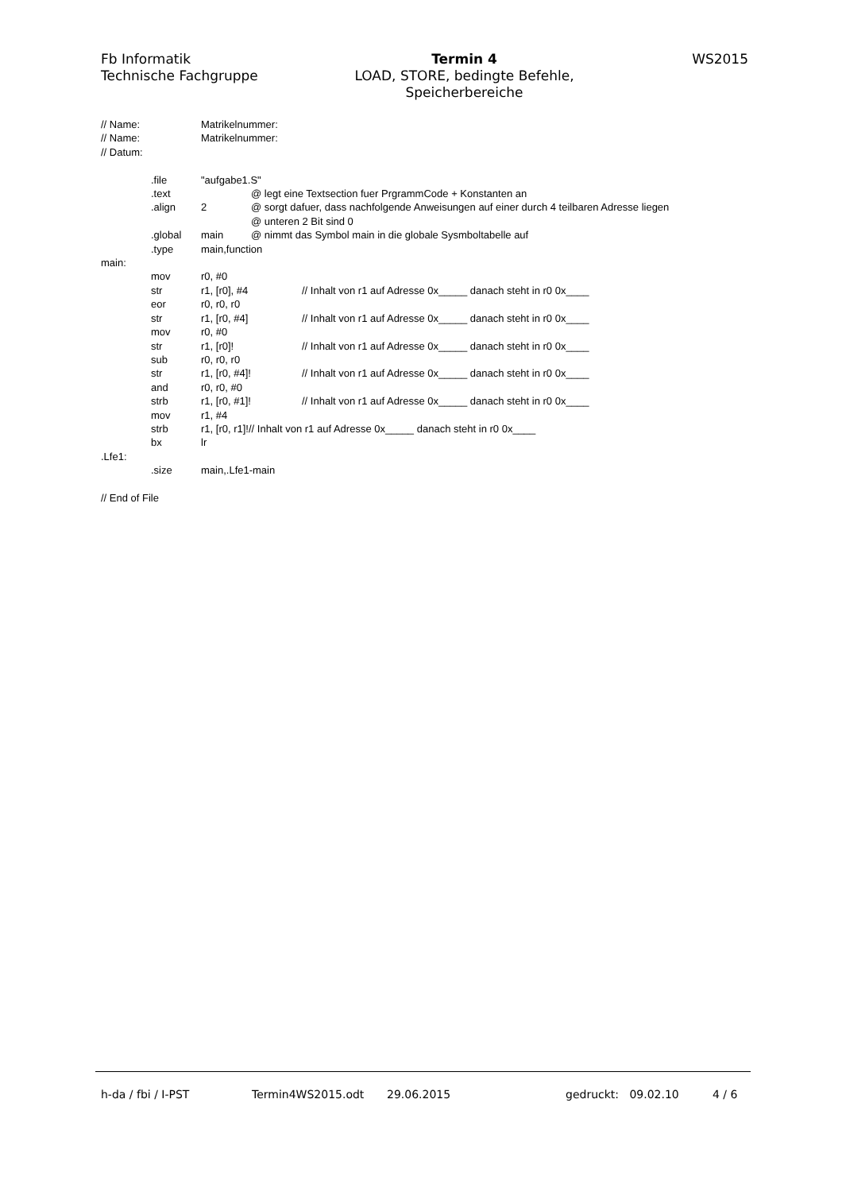Fb Informatik
Technische Fachgruppe
Termin 4
LOAD, STORE, bedingte Befehle,
Speicherbereiche
WS2015
// Name: Matrikelnummer:
// Name: Matrikelnummer:
// Datum:
.file "aufgabe1.S"
.text @ legt eine Textsection fuer PrgrammCode + Konstanten an
.align 2 @ sorgt dafuer, dass nachfolgende Anweisungen auf einer durch 4 teilbaren Adresse liegen
@ unteren 2 Bit sind 0
.global main @ nimmt das Symbol main in die globale Sysmboltabelle auf
.type main,function
main:
mov r0, #0
str r1, [r0], #4 // Inhalt von r1 auf Adresse 0x_____ danach steht in r0 0x____
eor r0, r0, r0
str r1, [r0, #4] // Inhalt von r1 auf Adresse 0x_____ danach steht in r0 0x____
mov r0, #0
str r1, [r0]! // Inhalt von r1 auf Adresse 0x_____ danach steht in r0 0x____
sub r0, r0, r0
str r1, [r0, #4]! // Inhalt von r1 auf Adresse 0x_____ danach steht in r0 0x____
and r0, r0, #0
strb r1, [r0, #1]! // Inhalt von r1 auf Adresse 0x_____ danach steht in r0 0x____
mov r1, #4
strb r1, [r0, r1]!// Inhalt von r1 auf Adresse 0x_____ danach steht in r0 0x____
bx lr
.Lfe1:
.size main,.Lfe1-main
// End of File
h-da / fbi / I-PST Termin4WS2015.odt 29.06.2015 gedruckt: 09.02.10 4 / 6